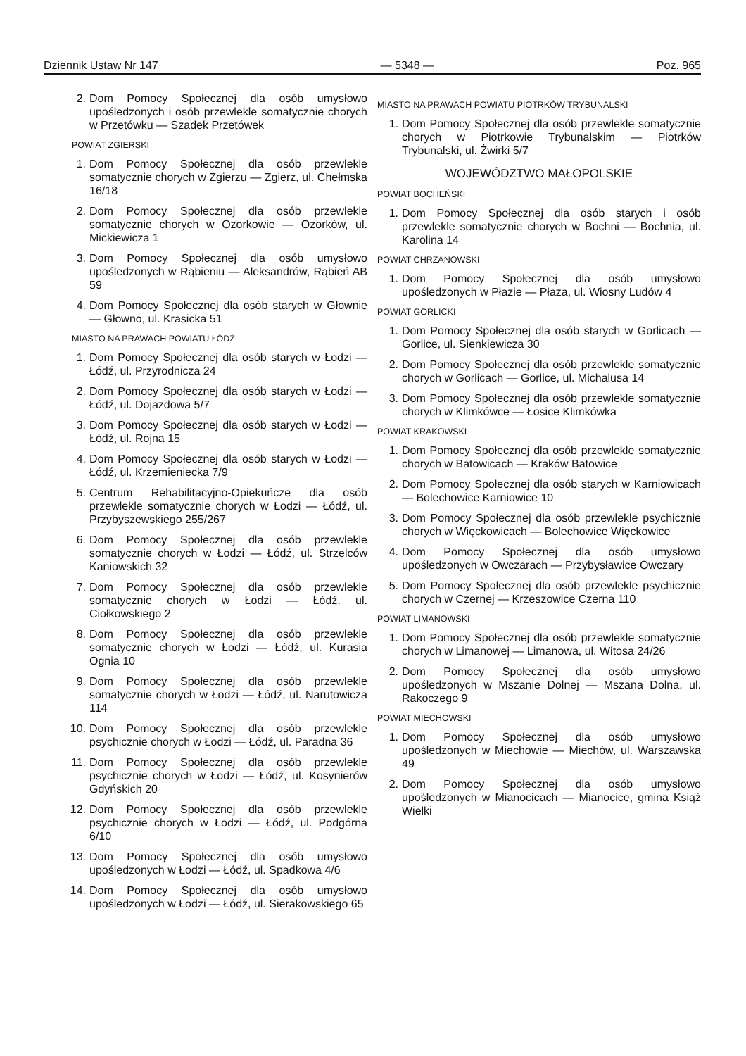Dziennik Ustaw Nr 147 — 5348 — Poz. 965
2. Dom Pomocy Społecznej dla osób umysłowo upośledzonych i osób przewlekle somatycznie chorych w Przetówku — Szadek Przetówek
POWIAT ZGIERSKI
1. Dom Pomocy Społecznej dla osób przewlekle somatycznie chorych w Zgierzu — Zgierz, ul. Chełmska 16/18
2. Dom Pomocy Społecznej dla osób przewlekle somatycznie chorych w Ozorkowie — Ozorków, ul. Mickiewicza 1
3. Dom Pomocy Społecznej dla osób umysłowo upośledzonych w Rąbieniu — Aleksandrów, Rąbień AB 59
4. Dom Pomocy Społecznej dla osób starych w Głownie — Głowno, ul. Krasicka 51
MIASTO NA PRAWACH POWIATU ŁÓDŹ
1. Dom Pomocy Społecznej dla osób starych w Łodzi — Łódź, ul. Przyrodnicza 24
2. Dom Pomocy Społecznej dla osób starych w Łodzi — Łódź, ul. Dojazdowa 5/7
3. Dom Pomocy Społecznej dla osób starych w Łodzi — Łódź, ul. Rojna 15
4. Dom Pomocy Społecznej dla osób starych w Łodzi — Łódź, ul. Krzemieniecka 7/9
5. Centrum Rehabilitacyjno-Opiekuńcze dla osób przewlekle somatycznie chorych w Łodzi — Łódź, ul. Przybyszewskiego 255/267
6. Dom Pomocy Społecznej dla osób przewlekle somatycznie chorych w Łodzi — Łódź, ul. Strzelców Kaniowskich 32
7. Dom Pomocy Społecznej dla osób przewlekle somatycznie chorych w Łodzi — Łódź, ul. Ciołkowskiego 2
8. Dom Pomocy Społecznej dla osób przewlekle somatycznie chorych w Łodzi — Łódź, ul. Kurasia Ognia 10
9. Dom Pomocy Społecznej dla osób przewlekle somatycznie chorych w Łodzi — Łódź, ul. Narutowicza 114
10. Dom Pomocy Społecznej dla osób przewlekle psychicznie chorych w Łodzi — Łódź, ul. Paradna 36
11. Dom Pomocy Społecznej dla osób przewlekle psychicznie chorych w Łodzi — Łódź, ul. Kosynierów Gdyńskich 20
12. Dom Pomocy Społecznej dla osób przewlekle psychicznie chorych w Łodzi — Łódź, ul. Podgórna 6/10
13. Dom Pomocy Społecznej dla osób umysłowo upośledzonych w Łodzi — Łódź, ul. Spadkowa 4/6
14. Dom Pomocy Społecznej dla osób umysłowo upośledzonych w Łodzi — Łódź, ul. Sierakowskiego 65
MIASTO NA PRAWACH POWIATU PIOTRKÓW TRYBUNALSKI
1. Dom Pomocy Społecznej dla osób przewlekle somatycznie chorych w Piotrkowie Trybunalskim — Piotrków Trybunalski, ul. Żwirki 5/7
WOJEWÓDZTWO MAŁOPOLSKIE
POWIAT BOCHEŃSKI
1. Dom Pomocy Społecznej dla osób starych i osób przewlekle somatycznie chorych w Bochni — Bochnia, ul. Karolina 14
POWIAT CHRZANOWSKI
1. Dom Pomocy Społecznej dla osób umysłowo upośledzonych w Płazie — Płaza, ul. Wiosny Ludów 4
POWIAT GORLICKI
1. Dom Pomocy Społecznej dla osób starych w Gorlicach — Gorlice, ul. Sienkiewicza 30
2. Dom Pomocy Społecznej dla osób przewlekle somatycznie chorych w Gorlicach — Gorlice, ul. Michalusa 14
3. Dom Pomocy Społecznej dla osób przewlekle somatycznie chorych w Klimkówce — Łosice Klimkówka
POWIAT KRAKOWSKI
1. Dom Pomocy Społecznej dla osób przewlekle somatycznie chorych w Batowicach — Kraków Batowice
2. Dom Pomocy Społecznej dla osób starych w Karniowicach — Bolechowice Karniowice 10
3. Dom Pomocy Społecznej dla osób przewlekle psychicznie chorych w Więckowicach — Bolechowice Więckowice
4. Dom Pomocy Społecznej dla osób umysłowo upośledzonych w Owczarach — Przybysławice Owczary
5. Dom Pomocy Społecznej dla osób przewlekle psychicznie chorych w Czernej — Krzeszowice Czerna 110
POWIAT LIMANOWSKI
1. Dom Pomocy Społecznej dla osób przewlekle somatycznie chorych w Limanowej — Limanowa, ul. Witosa 24/26
2. Dom Pomocy Społecznej dla osób umysłowo upośledzonych w Mszanie Dolnej — Mszana Dolna, ul. Rakoczego 9
POWIAT MIECHOWSKI
1. Dom Pomocy Społecznej dla osób umysłowo upośledzonych w Miechowie — Miechów, ul. Warszawska 49
2. Dom Pomocy Społecznej dla osób umysłowo upośledzonych w Mianocicach — Mianocice, gmina Książ Wielki